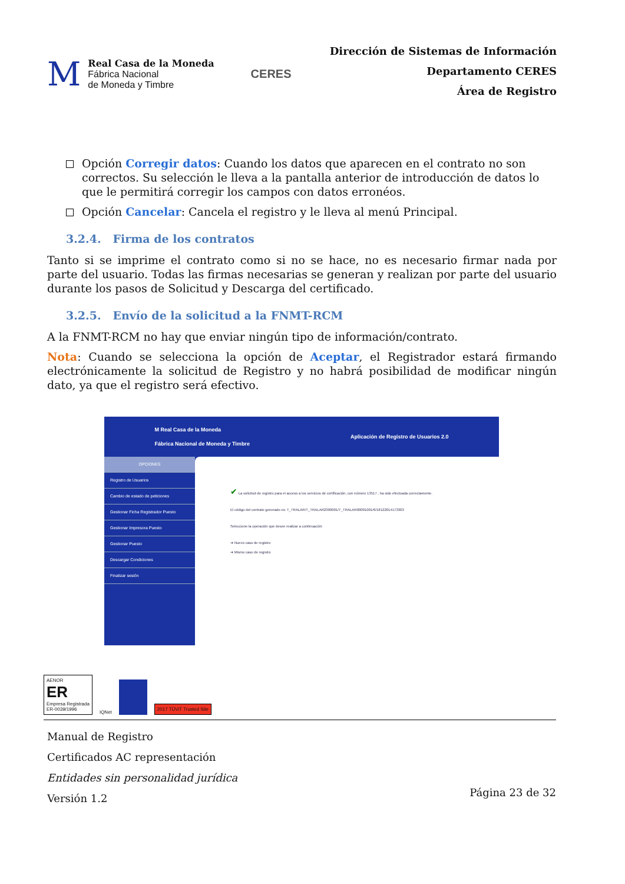M
Real Casa de la Moneda
Fábrica Nacional
de Moneda y Timbre
CERES
Dirección de Sistemas de Información
Departamento CERES
Área de Registro
Opción Corregir datos: Cuando los datos que aparecen en el contrato no son correctos. Su selección le lleva a la pantalla anterior de introducción de datos lo que le permitirá corregir los campos con datos erronéos.
Opción Cancelar: Cancela el registro y le lleva al menú Principal.
3.2.4. Firma de los contratos
Tanto si se imprime el contrato como si no se hace, no es necesario firmar nada por parte del usuario. Todas las firmas necesarias se generan y realizan por parte del usuario durante los pasos de Solicitud y Descarga del certificado.
3.2.5. Envío de la solicitud a la FNMT-RCM
A la FNMT-RCM no hay que enviar ningún tipo de información/contrato.
Nota: Cuando se selecciona la opción de Aceptar, el Registrador estará firmando electrónicamente la solicitud de Registro y no habrá posibilidad de modificar ningún dato, ya que el registro será efectivo.
M Real Casa de la Moneda
Fábrica Nacional de Moneda y Timbre Aplicación de Registro de Usuarios 2.0
OPCIONES
Registro de Usuarios
Cambio de estado de peticiones
Gestionar Ficha Registrador Puesto
Gestionar Impresora Puesto
Gestionar Puesto
Descargar Condiciones
Finalizar sesión
✔ La solicitud de registro para el acceso a los servicios de certificación, con número 13517 , ha sido efectuada correctamente.
El código del contrato generado es: T_TRALAR/T_TRALAR2300001/T_TRALAR00001001/6/18122014173303
Seleccione la operación que desee realizar a continuación:
➜ Nuevo caso de registro
➜ Mismo caso de registro
AENOR
ER
Empresa Registrada
ER-0039/1996
IQNet
2017 TÜViT Trusted Site
Manual de Registro
Certificados AC representación
Entidades sin personalidad jurídica
Versión 1.2
Página 23 de 32